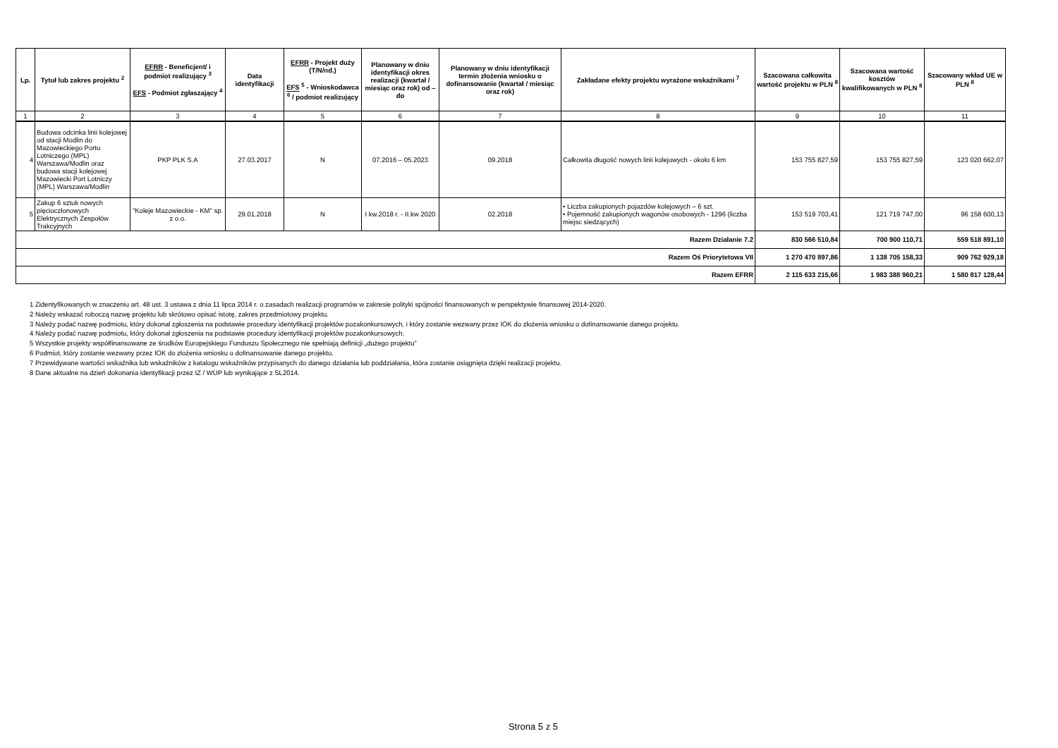| Lp. | Tytuł lub zakres projektu <sup>2</sup> | EFRR - Beneficjent/ i podmiot realizujący <sup>3</sup> EFS - Podmiot zgłaszający <sup>4</sup> | Data identyfikacji | EFRR - Projekt duży (T/N/nd.) EFS <sup>5</sup> - Wnioskodawca <sup>6</sup> / podmiot realizujący | Planowany w dniu identyfikacji okres realizacji (kwartał / miesiąc oraz rok) od – do | Planowany w dniu identyfikacji termin złożenia wniosku o dofinansowanie (kwartał / miesiąc oraz rok) | Zakładane efekty projektu wyrażone wskaźnikami <sup>7</sup> | Szacowana całkowita wartość projektu w PLN <sup>8</sup> | Szacowana wartość kosztów kwalifikowanych w PLN <sup>8</sup> | Szacowany wkład UE w PLN <sup>8</sup> |
| --- | --- | --- | --- | --- | --- | --- | --- | --- | --- | --- |
| 1 | 2 | 3 | 4 | 5 | 6 | 7 | 8 | 9 | 10 | 11 |
| 4 | Budowa odcinka linii kolejowej od stacji Modlin do Mazowieckiego Portu Lotniczego (MPL) Warszawa/Modlin oraz budowa stacji kolejowej Mazowiecki Port Lotniczy (MPL) Warszawa/Modlin | PKP PLK S.A | 27.03.2017 | N | 07.2016 – 05.2023 | 09.2018 | Całkowita długość nowych linii kolejowych - około 6 km | 153 755 827,59 | 153 755 827,59 | 123 020 662,07 |
| 5 | Zakup 6 sztuk nowych pięcioczłonowych Elektrycznych Zespołów Trakcyjnych | "Koleje Mazowieckie - KM" sp. z o.o. | 29.01.2018 | N | I kw.2018 r. - II.kw 2020 | 02.2018 | • Liczba zakupionych pojazdów kolejowych – 6 szt. • Pojemność zakupionych wagonów osobowych - 1296 (liczba miejsc siedzących) | 153 519 703,41 | 121 719 747,00 | 96 158 600,13 |
| Razem Działanie 7.2 | | | | | | | | 830 566 510,84 | 700 900 110,71 | 559 518 891,10 |
| Razem Oś Priorytetowa VII | | | | | | | | 1 270 470 897,86 | 1 138 705 158,33 | 909 762 929,18 |
| Razem EFRR | | | | | | | | 2 115 633 215,66 | 1 983 388 960,21 | 1 580 817 128,44 |
1 Zidentyfikowanych w znaczeniu art. 48 ust. 3 ustawa z dnia 11 lipca 2014 r. o zasadach realizacji programów w zakresie polityki spójności finansowanych w perspektywie finansowej 2014-2020.
2 Należy wskazać roboczą nazwę projektu lub skrótowo opisać istotę, zakres przedmiotowy projektu.
3 Należy podać nazwę podmiotu, który dokonał zgłoszenia na podstawie procedury identyfikacji projektów pozakonkursowych, i który zostanie wezwany przez IOK do złożenia wniosku o dofinansowanie danego projektu.
4 Należy podać nazwę podmiotu, który dokonał zgłoszenia na podstawie procedury identyfikacji projektów pozakonkursowych.
5 Wszystkie projekty współfinansowane ze środków Europejskiego Funduszu Społecznego nie spełniają definicji „dużego projektu”
6 Podmiot, który zostanie wezwany przez IOK do złożenia wniosku o dofinansowanie danego projektu.
7 Przewidywane wartości wskaźnika lub wskaźników z katalogu wskaźników przypisanych do danego działania lub poddziałania, która zostanie osiągnięta dzięki realizacji projektu.
8 Dane aktualne na dzień dokonania identyfikacji przez IZ / WUP lub wynikające z SL2014.
Strona 5 z 5